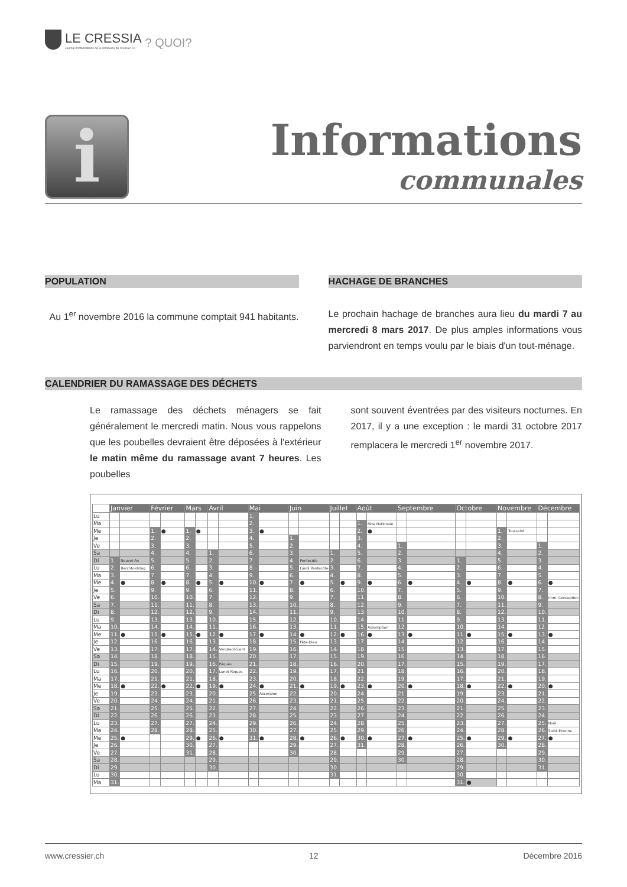LE CRESSIA
Journal d'informations de la commune de Cressier FR
? QUOI?
i
Informations
communales
POPULATION
Au 1<sup>er</sup> novembre 2016 la commune comptait 941 habitants.
HACHAGE DE BRANCHES
Le prochain hachage de branches aura lieu du mardi 7 au mercredi 8 mars 2017. De plus amples informations vous parviendront en temps voulu par le biais d'un tout-ménage.
CALENDRIER DU RAMASSAGE DES DÉCHETS
Le ramassage des déchets ménagers se fait généralement le mercredi matin. Nous vous rappelons que les poubelles devraient être déposées à l'extérieur le matin même du ramassage avant 7 heures. Les poubelles
sont souvent éventrées par des visiteurs nocturnes. En 2017, il y a une exception : le mardi 31 octobre 2017 remplacera le mercredi 1<sup>er</sup> novembre 2017.
| | Janvier | | Février | | Mars | | Avril | | Mai | | Juin | | Juillet | | Août | | Septembre | | Octobre | | Novembre | | Décembre | |
| Lu | | | | | | | | | 1. | | | | | | | | | | | | | | | |
| Ma | | | | | | | | | 2. | | | | | | 1. | Fête Nationale | | | | | | | | |
| Me | | | 1. | ● | 1. | ● | | | 3. | ● | | | | | 2. | ● | | | | | 1. | Toussaint | | |
| Je | | | 2. | | 2. | | | | 4. | | 1. | | | | 3. | | | | | | 2. | | | |
| Ve | | | 3. | | 3. | | | | 5. | | 2. | | | | 4. | | 1. | | | | 3. | | 1. | |
| Sa | | | 4. | | 4. | | 1. | | 6. | | 3. | | 1. | | 5. | | 2. | | | | 4. | | 2. | |
| Di | 1. | Nouvel-An | 5. | | 5. | | 2. | | 7. | | 4. | Pentecôte | 2. | | 6. | | 3. | | 1. | | 5. | | 3. | |
| Lu | 2. | Berchtoldstag | 6. | | 6. | | 3. | | 8. | | 5. | Lundi Pentecôte | 3. | | 7. | | 4. | | 2. | | 6. | | 4. | |
| Ma | 3. | | 7. | | 7. | | 4. | | 9. | | 6. | | 4. | | 8. | | 5. | | 3. | | 7. | | 5. | |
| Me | 4. | ● | 8. | ● | 8. | ● | 5. | ● | 10. | ● | 7. | ● | 5. | ● | 9. | ● | 6. | ● | 4. | ● | 8. | ● | 6. | ● |
| Je | 5. | | 9. | | 9. | | 6. | | 11. | | 8. | | 6. | | 10. | | 7. | | 5. | | 9. | | 7. | |
| Ve | 6. | | 10. | | 10. | | 7. | | 12. | | 9. | | 7. | | 11. | | 8. | | 6. | | 10. | | 8. | Imm. Conception |
| Sa | 7. | | 11. | | 11. | | 8. | | 13. | | 10. | | 8. | | 12. | | 9. | | 7. | | 11. | | 9. | |
| Di | 8. | | 12. | | 12. | | 9. | | 14. | | 11. | | 9. | | 13. | | 10. | | 8. | | 12. | | 10. | |
| Lu | 9. | | 13. | | 13. | | 10. | | 15. | | 12. | | 10. | | 14. | | 11. | | 9. | | 13. | | 11. | |
| Ma | 10. | | 14. | | 14. | | 11. | | 16. | | 13. | | 11. | | 15. | Assomption | 12. | | 10. | | 14. | | 12. | |
| Me | 11. | ● | 15. | ● | 15. | ● | 12. | ● | 17. | ● | 14. | ● | 12. | ● | 16. | ● | 13. | ● | 11. | ● | 15. | ● | 13. | ● |
| Je | 12. | | 16. | | 16. | | 13. | | 18. | | 15. | Fête-Dieu | 13. | | 17. | | 14. | | 12. | | 16. | | 14. | |
| Ve | 13. | | 17. | | 17. | | 14. | Vendredi-Saint | 19. | | 16. | | 14. | | 18. | | 15. | | 13. | | 17. | | 15. | |
| Sa | 14. | | 18. | | 18. | | 15. | | 20. | | 17. | | 15. | | 19. | | 16. | | 14. | | 18. | | 16. | |
| Di | 15. | | 19. | | 19. | | 16. | Pâques | 21. | | 18. | | 16. | | 20. | | 17. | | 15. | | 19. | | 17. | |
| Lu | 16. | | 20. | | 20. | | 17. | Lundi Pâques | 22. | | 19. | | 17. | | 21. | | 18. | | 16. | | 20. | | 18. | |
| Ma | 17. | | 21. | | 21. | | 18. | | 23. | | 20. | | 18. | | 22. | | 19. | | 17. | | 21. | | 19. | |
| Me | 18. | ● | 22. | ● | 22. | ● | 19. | ● | 24. | ● | 21. | ● | 19. | ● | 23. | ● | 20. | ● | 18. | ● | 22. | ● | 20. | ● |
| Je | 19. | | 23. | | 23. | | 20. | | 25. | Ascension | 22. | | 20. | | 24. | | 21. | | 19. | | 23. | | 21. | |
| Ve | 20. | | 24. | | 24. | | 21. | | 26. | | 23. | | 21. | | 25. | | 22. | | 20. | | 24. | | 22. | |
| Sa | 21. | | 25. | | 25. | | 22. | | 27. | | 24. | | 22. | | 26. | | 23. | | 21. | | 25. | | 23. | |
| Di | 22. | | 26. | | 26. | | 23. | | 28. | | 25. | | 23. | | 27. | | 24. | | 22. | | 26. | | 24. | |
| Lu | 23. | | 27. | | 27. | | 24. | | 29. | | 26. | | 24. | | 28. | | 25. | | 23. | | 27. | | 25. | Noël |
| Ma | 24. | | 28. | | 28. | | 25. | | 30. | | 27. | | 25. | | 29. | | 26. | | 24. | | 28. | | 26. | Saint-Etienne |
| Me | 25. | ● | | | 29. | ● | 26. | ● | 31. | ● | 28. | ● | 26. | ● | 30. | ● | 27. | ● | 25. | ● | 29. | ● | 27. | ● |
| Je | 26. | | | | 30. | | 27. | | | | 29. | | 27. | | 31. | | 28. | | 26. | | 30. | | 28. | |
| Ve | 27. | | | | 31. | | 28. | | | | 30. | | 28. | | | | 29. | | 27. | | | | 29. | |
| Sa | 28. | | | | | | 29. | | | | | | 29. | | | | 30. | | 28. | | | | 30. | |
| Di | 29. | | | | | | 30. | | | | | | 30. | | | | | | 29. | | | | 31. | |
| Lu | 30. | | | | | | | | | | | | 31. | | | | | | 30. | | | | | |
| Ma | 31. | | | | | | | | | | | | | | | | | | 31. | ● | | | | |
www.cressier.ch 12 Décembre 2016